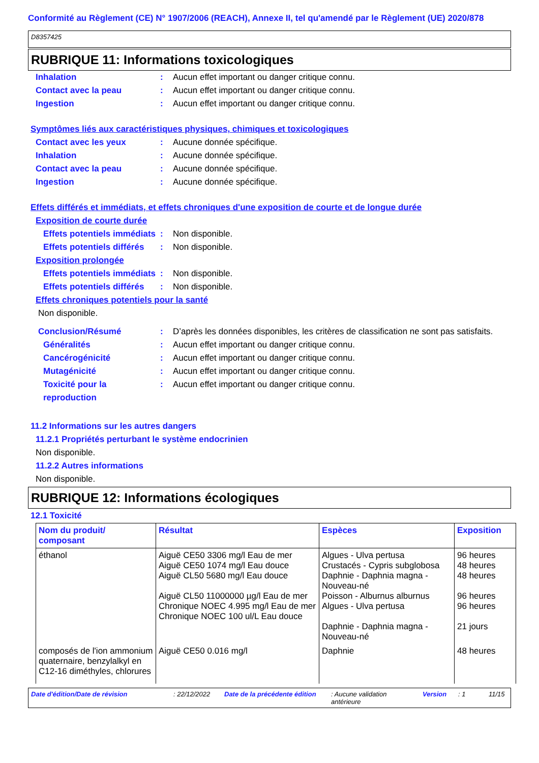Conformité au Règlement (CE) N° 1907/2006 (REACH), Annexe II, tel qu'amendé par le Règlement (UE) 2020/878
D8357425
RUBRIQUE 11: Informations toxicologiques
Inhalation : Aucun effet important ou danger critique connu.
Contact avec la peau : Aucun effet important ou danger critique connu.
Ingestion : Aucun effet important ou danger critique connu.
Symptômes liés aux caractéristiques physiques, chimiques et toxicologiques
Contact avec les yeux : Aucune donnée spécifique.
Inhalation : Aucune donnée spécifique.
Contact avec la peau : Aucune donnée spécifique.
Ingestion : Aucune donnée spécifique.
Effets différés et immédiats, et effets chroniques d'une exposition de courte et de longue durée
Exposition de courte durée
Effets potentiels immédiats
: Non disponible.
Effets potentiels différés
: Non disponible.
Exposition prolongée
Effets potentiels immédiats
: Non disponible.
Effets potentiels différés
: Non disponible.
Effets chroniques potentiels pour la santé
Non disponible.
Conclusion/Résumé : D’après les données disponibles, les critères de classification ne sont pas satisfaits.
Généralités : Aucun effet important ou danger critique connu.
Cancérogénicité : Aucun effet important ou danger critique connu.
Mutagénicité : Aucun effet important ou danger critique connu.
Toxicité pour la reproduction
: Aucun effet important ou danger critique connu.
11.2 Informations sur les autres dangers
11.2.1 Propriétés perturbant le système endocrinien
Non disponible.
11.2.2 Autres informations
Non disponible.
RUBRIQUE 12: Informations écologiques
12.1 Toxicité
| Nom du produit/ composant | Résultat | Espèces | Exposition |
| --- | --- | --- | --- |
| éthanol | Aiguë CE50 3306 mg/l Eau de mer Aiguë CE50 1074 mg/l Eau douce Aiguë CL50 5680 mg/l Eau douce Aiguë CL50 11000000 µg/l Eau de mer Chronique NOEC 4.995 mg/l Eau de mer Chronique NOEC 100 ul/L Eau douce | Algues - Ulva pertusa Crustacés - Cypris subglobosa Daphnie - Daphnia magna - Nouveau-né Poisson - Alburnus alburnus Algues - Ulva pertusa Daphnie - Daphnia magna - Nouveau-né | 96 heures 48 heures 48 heures 96 heures 96 heures 21 jours |
| composés de l'ion ammonium quaternaire, benzylalkyl en C12-16 diméthyles, chlorures | Aiguë CE50 0.016 mg/l | Daphnie | 48 heures |
Date d'édition/Date de révision: 22/12/2022 Date de la précédente édition: Aucune validation antérieure Version: 1 11/15